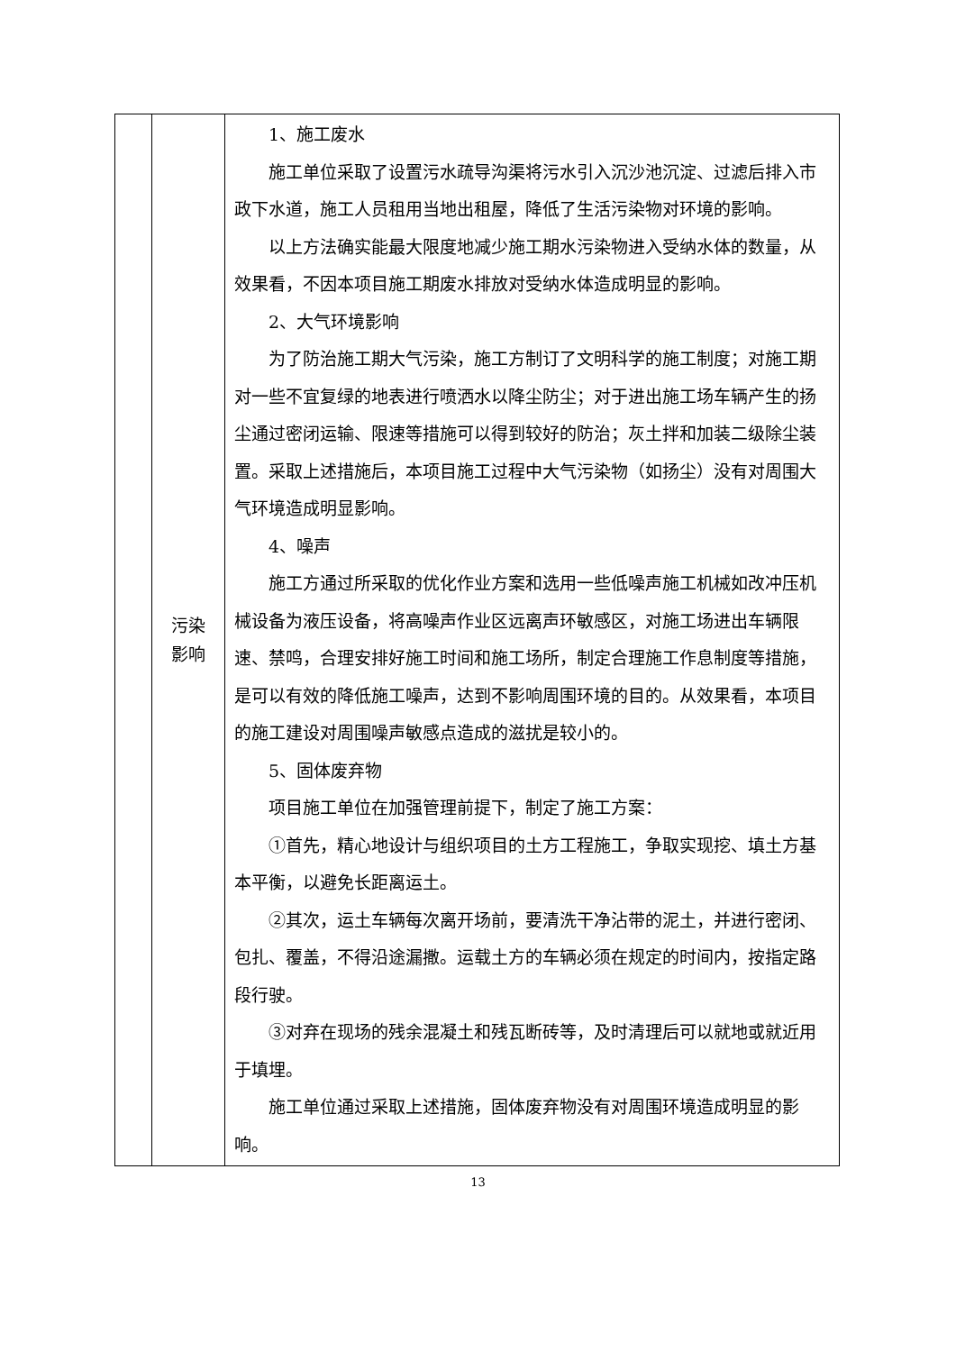| | 污染 影响 | 1、施工废水 施工单位采取了设置污水疏导沟渠将污水引入沉沙池沉淀、过滤后排入市政下水道，施工人员租用当地出租屋，降低了生活污染物对环境的影响。 以上方法确实能最大限度地减少施工期水污染物进入受纳水体的数量，从效果看，不因本项目施工期废水排放对受纳水体造成明显的影响。 2、大气环境影响 为了防治施工期大气污染，施工方制订了文明科学的施工制度；对施工期对一些不宜复绿的地表进行喷洒水以降尘防尘；对于进出施工场车辆产生的扬尘通过密闭运输、限速等措施可以得到较好的防治；灰土拌和加装二级除尘装置。采取上述措施后，本项目施工过程中大气污染物（如扬尘）没有对周围大气环境造成明显影响。 4、噪声 施工方通过所采取的优化作业方案和选用一些低噪声施工机械如改冲压机械设备为液压设备，将高噪声作业区远离声环敏感区，对施工场进出车辆限速、禁鸣，合理安排好施工时间和施工场所，制定合理施工作息制度等措施，是可以有效的降低施工噪声，达到不影响周围环境的目的。从效果看，本项目的施工建设对周围噪声敏感点造成的滋扰是较小的。 5、固体废弃物 项目施工单位在加强管理前提下，制定了施工方案： ①首先，精心地设计与组织项目的土方工程施工，争取实现挖、填土方基本平衡，以避免长距离运土。 ②其次，运土车辆每次离开场前，要清洗干净沾带的泥土，并进行密闭、包扎、覆盖，不得沿途漏撒。运载土方的车辆必须在规定的时间内，按指定路段行驶。 ③对弃在现场的残余混凝土和残瓦断砖等，及时清理后可以就地或就近用于填埋。 施工单位通过采取上述措施，固体废弃物没有对周围环境造成明显的影响。 |
13